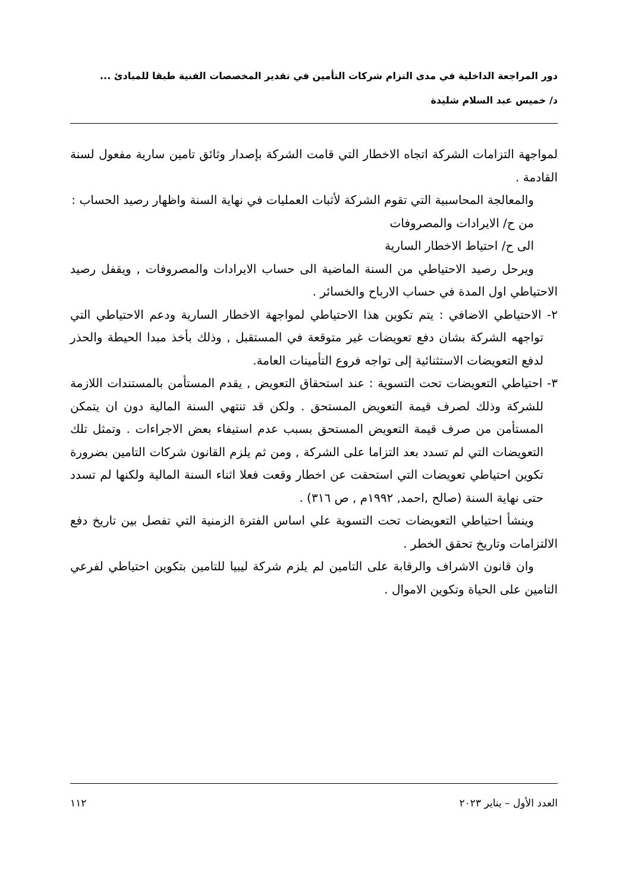دور المراجعة الداخلية في مدى التزام شركات التأمين في تقدير المخصصات الفنية طبقا للمبادئ ...
د/ خميس عبد السلام شليدة
لمواجهة التزامات الشركة اتجاه الاخطار التي قامت الشركة بإصدار وثائق تامين سارية مفعول لسنة القادمة .
والمعالجة المحاسبية التي تقوم الشركة لأثبات العمليات في نهاية السنة واظهار رصيد الحساب :
من ح/ الايرادات والمصروفات
الى ح/ احتياط الاخطار السارية
ويرحل رصيد الاحتياطي من السنة الماضية الى حساب الايرادات والمصروفات , ويقفل رصيد الاحتياطي اول المدة في حساب الارباح والخسائر .
٢- الاحتياطي الاضافي : يتم تكوين هذا الاحتياطي لمواجهة الاخطار السارية ودعم الاحتياطي التي تواجهه الشركة بشان دفع تعويضات غير متوقعة في المستقبل , وذلك بأخذ مبدا الحيطة والحذر لدفع التعويضات الاستثنائية إلى تواجه فروع التأمينات العامة.
٣- احتياطي التعويضات تحت التسوية : عند استحقاق التعويض , يقدم المستأمن بالمستندات اللازمة للشركة وذلك لصرف قيمة التعويض المستحق . ولكن قد تنتهي السنة المالية دون ان يتمكن المستأمن من صرف قيمة التعويض المستحق بسبب عدم استيفاء بعض الاجراءات . وتمثل تلك التعويضات التي لم تسدد بعد التزاما على الشركة , ومن ثم يلزم القانون شركات التامين بضرورة تكوين احتياطي تعويضات التي استحقت عن اخطار وقعت فعلا اثناء السنة المالية ولكنها لم تسدد حتى نهاية السنة (صالح ,احمد, ١٩٩٢م , ص ٣١٦) .
وينشأ احتياطي التعويضات تحت التسوية علي اساس الفترة الزمنية التي تفصل بين تاريخ دفع الالتزامات وتاريخ تحقق الخطر .
وان قانون الاشراف والرقابة على التامين لم يلزم شركة ليبيا للتامين بتكوين احتياطي لفرعي التامين على الحياة وتكوين الاموال .
العدد الأول – يناير ٢٠٢٣ ١١٢